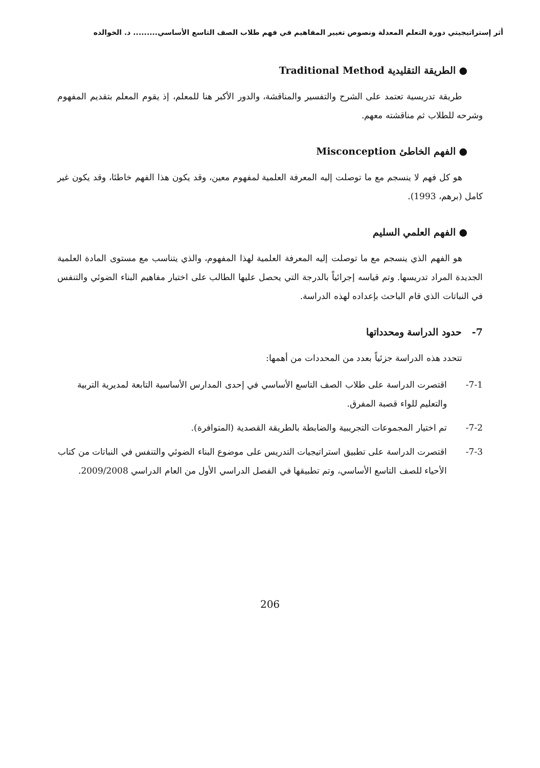أثر إستراتيجيتي دورة التعلم المعدلة ونصوص تغيير المفاهيم في فهم طلاب الصف التاسع الأساسي......... د. الخوالده
● الطريقة التقليدية Traditional Method
طريقة تدريسية تعتمد على الشرح والتفسير والمناقشة، والدور الأكبر هنا للمعلم، إذ يقوم المعلم بتقديم المفهوم وشرحه للطلاب ثم مناقشته معهم.
● الفهم الخاطئ Misconception
هو كل فهم لا ينسجم مع ما توصلت إليه المعرفة العلمية لمفهوم معين، وقد يكون هذا الفهم خاطئا، وقد يكون غير كامل (برهم، 1993).
● الفهم العلمي السليم
هو الفهم الذي ينسجم مع ما توصلت إليه المعرفة العلمية لهذا المفهوم، والذي يتناسب مع مستوى المادة العلمية الجديدة المراد تدريسها. وتم قياسه إجرائياً بالدرجة التي يحصل عليها الطالب على اختبار مفاهيم البناء الضوئي والتنفس في النباتات الذي قام الباحث بإعداده لهذه الدراسة.
7- حدود الدراسة ومحدداتها
تتحدد هذه الدراسة جزئياً بعدد من المحددات من أهمها:
7-1- اقتصرت الدراسة على طلاب الصف التاسع الأساسي في إحدى المدارس الأساسية التابعة لمديرية التربية والتعليم للواء قصبة المفرق.
7-2- تم اختيار المجموعات التجريبية والضابطة بالطريقة القصدية (المتوافرة).
7-3- اقتصرت الدراسة على تطبيق استراتيجيات التدريس على موضوع البناء الضوئي والتنفس في النباتات من كتاب الأحياء للصف التاسع الأساسي، وتم تطبيقها في الفصل الدراسي الأول من العام الدراسي 2009/2008.
206